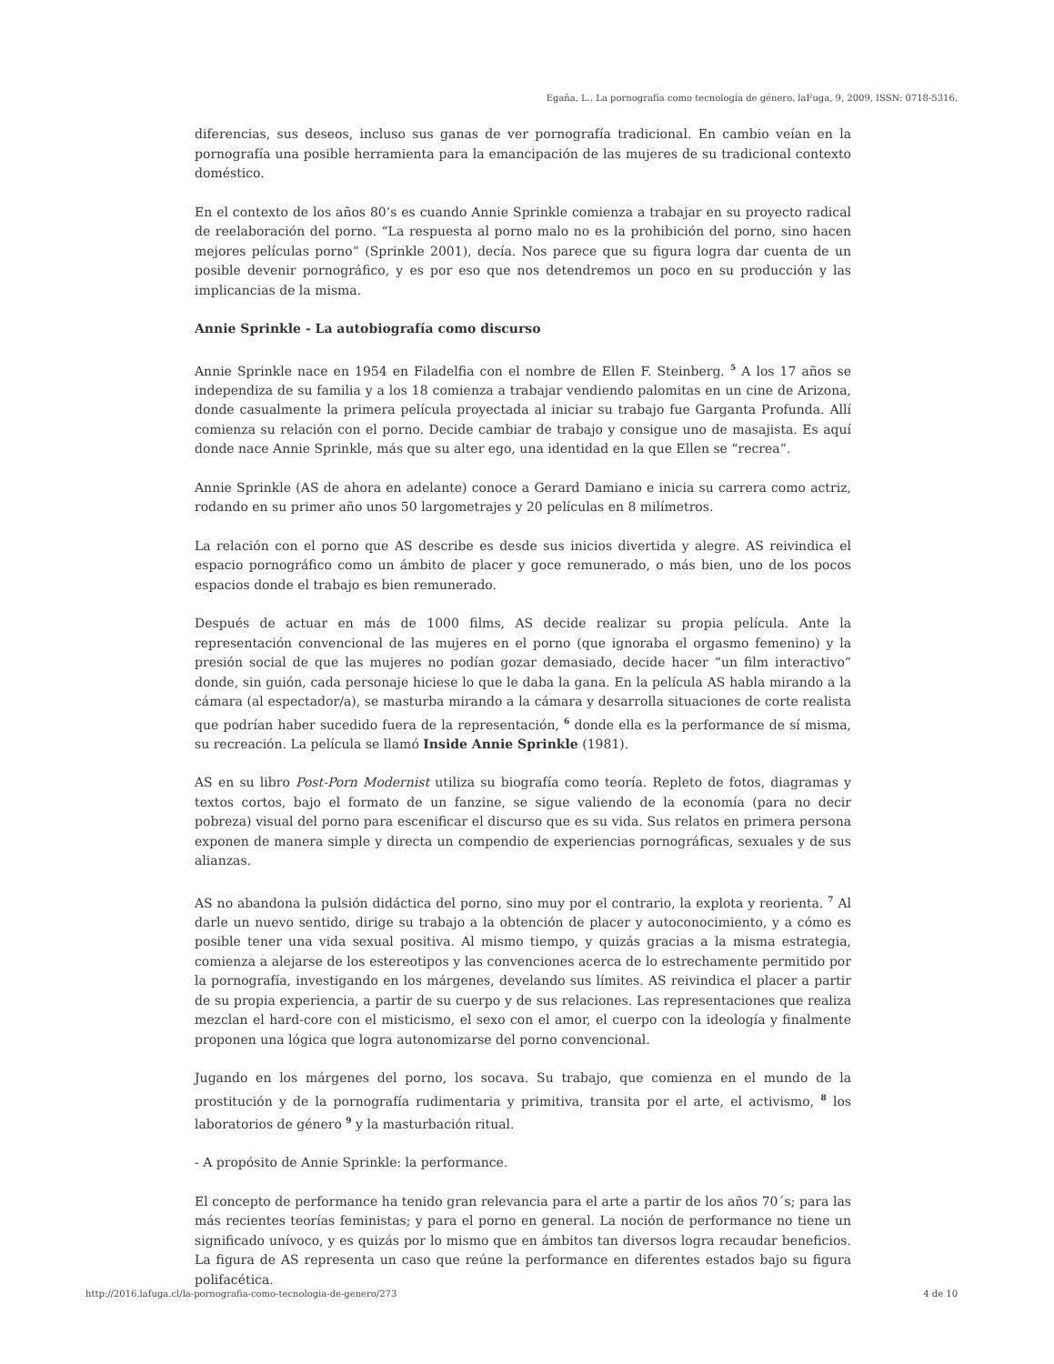Egaña, L.. La pornografía como tecnología de género. laFuga, 9, 2009, ISSN: 0718-5316.
diferencias, sus deseos, incluso sus ganas de ver pornografía tradicional. En cambio veían en la pornografía una posible herramienta para la emancipación de las mujeres de su tradicional contexto doméstico.
En el contexto de los años 80’s es cuando Annie Sprinkle comienza a trabajar en su proyecto radical de reelaboración del porno. “La respuesta al porno malo no es la prohibición del porno, sino hacen mejores películas porno” (Sprinkle 2001), decía. Nos parece que su figura logra dar cuenta de un posible devenir pornográfico, y es por eso que nos detendremos un poco en su producción y las implicancias de la misma.
Annie Sprinkle - La autobiografía como discurso
Annie Sprinkle nace en 1954 en Filadelfia con el nombre de Ellen F. Steinberg. <sup>5</sup> A los 17 años se independiza de su familia y a los 18 comienza a trabajar vendiendo palomitas en un cine de Arizona, donde casualmente la primera película proyectada al iniciar su trabajo fue Garganta Profunda. Allí comienza su relación con el porno. Decide cambiar de trabajo y consigue uno de masajista. Es aquí donde nace Annie Sprinkle, más que su alter ego, una identidad en la que Ellen se “recrea”.
Annie Sprinkle (AS de ahora en adelante) conoce a Gerard Damiano e inicia su carrera como actriz, rodando en su primer año unos 50 largometrajes y 20 películas en 8 milímetros.
La relación con el porno que AS describe es desde sus inicios divertida y alegre. AS reivindica el espacio pornográfico como un ámbito de placer y goce remunerado, o más bien, uno de los pocos espacios donde el trabajo es bien remunerado.
Después de actuar en más de 1000 films, AS decide realizar su propia película. Ante la representación convencional de las mujeres en el porno (que ignoraba el orgasmo femenino) y la presión social de que las mujeres no podían gozar demasiado, decide hacer “un film interactivo” donde, sin guión, cada personaje hiciese lo que le daba la gana. En la película AS habla mirando a la cámara (al espectador/a), se masturba mirando a la cámara y desarrolla situaciones de corte realista que podrían haber sucedido fuera de la representación, <sup>6</sup> donde ella es la performance de sí misma, su recreación. La película se llamó Inside Annie Sprinkle (1981).
AS en su libro Post-Porn Modernist utiliza su biografía como teoría. Repleto de fotos, diagramas y textos cortos, bajo el formato de un fanzine, se sigue valiendo de la economía (para no decir pobreza) visual del porno para escenificar el discurso que es su vida. Sus relatos en primera persona exponen de manera simple y directa un compendio de experiencias pornográficas, sexuales y de sus alianzas.
AS no abandona la pulsión didáctica del porno, sino muy por el contrario, la explota y reorienta. <sup>7</sup> Al darle un nuevo sentido, dirige su trabajo a la obtención de placer y autoconocimiento, y a cómo es posible tener una vida sexual positiva. Al mismo tiempo, y quizás gracias a la misma estrategia, comienza a alejarse de los estereotipos y las convenciones acerca de lo estrechamente permitido por la pornografía, investigando en los márgenes, develando sus límites. AS reivindica el placer a partir de su propia experiencia, a partir de su cuerpo y de sus relaciones. Las representaciones que realiza mezclan el hard-core con el misticismo, el sexo con el amor, el cuerpo con la ideología y finalmente proponen una lógica que logra autonomizarse del porno convencional.
Jugando en los márgenes del porno, los socava. Su trabajo, que comienza en el mundo de la prostitución y de la pornografía rudimentaria y primitiva, transita por el arte, el activismo, <sup>8</sup> los laboratorios de género <sup>9</sup> y la masturbación ritual.
- A propósito de Annie Sprinkle: la performance.
El concepto de performance ha tenido gran relevancia para el arte a partir de los años 70´s; para las más recientes teorías feministas; y para el porno en general. La noción de performance no tiene un significado unívoco, y es quizás por lo mismo que en ámbitos tan diversos logra recaudar beneficios. La figura de AS representa un caso que reúne la performance en diferentes estados bajo su figura polifacética.
http://2016.lafuga.cl/la-pornografia-como-tecnologia-de-genero/273 4 de 10